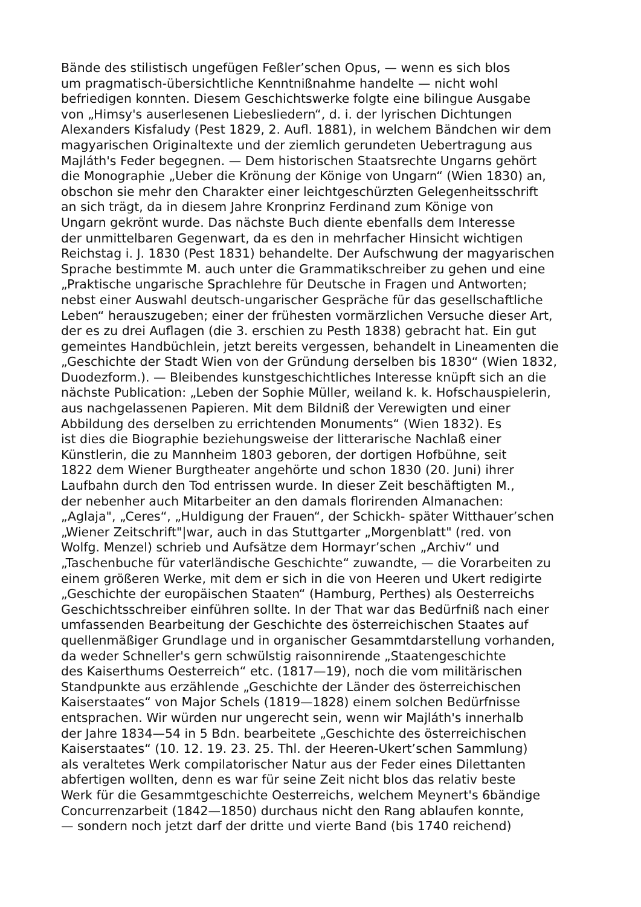Bände des stilistisch ungefügen Feßler’schen Opus, — wenn es sich blos
um pragmatisch-übersichtliche Kenntnißnahme handelte — nicht wohl
befriedigen konnten. Diesem Geschichtswerke folgte eine bilingue Ausgabe
von „Himsy's auserlesenen Liebesliedern“, d. i. der lyrischen Dichtungen
Alexanders Kisfaludy (Pest 1829, 2. Aufl. 1881), in welchem Bändchen wir dem
magyarischen Originaltexte und der ziemlich gerundeten Uebertragung aus
Majláth's Feder begegnen. — Dem historischen Staatsrechte Ungarns gehört
die Monographie „Ueber die Krönung der Könige von Ungarn“ (Wien 1830) an,
obschon sie mehr den Charakter einer leichtgeschürzten Gelegenheitsschrift
an sich trägt, da in diesem Jahre Kronprinz Ferdinand zum Könige von
Ungarn gekrönt wurde. Das nächste Buch diente ebenfalls dem Interesse
der unmittelbaren Gegenwart, da es den in mehrfacher Hinsicht wichtigen
Reichstag i. J. 1830 (Pest 1831) behandelte. Der Aufschwung der magyarischen
Sprache bestimmte M. auch unter die Grammatikschreiber zu gehen und eine
„Praktische ungarische Sprachlehre für Deutsche in Fragen und Antworten;
nebst einer Auswahl deutsch-ungarischer Gespräche für das gesellschaftliche
Leben“ herauszugeben; einer der frühesten vormärzlichen Versuche dieser Art,
der es zu drei Auflagen (die 3. erschien zu Pesth 1838) gebracht hat. Ein gut
gemeintes Handbüchlein, jetzt bereits vergessen, behandelt in Lineamenten die
„Geschichte der Stadt Wien von der Gründung derselben bis 1830“ (Wien 1832,
Duodezform.). — Bleibendes kunstgeschichtliches Interesse knüpft sich an die
nächste Publication: „Leben der Sophie Müller, weiland k. k. Hofschauspielerin,
aus nachgelassenen Papieren. Mit dem Bildniß der Verewigten und einer
Abbildung des derselben zu errichtenden Monuments“ (Wien 1832). Es
ist dies die Biographie beziehungsweise der litterarische Nachlaß einer
Künstlerin, die zu Mannheim 1803 geboren, der dortigen Hofbühne, seit
1822 dem Wiener Burgtheater angehörte und schon 1830 (20. Juni) ihrer
Laufbahn durch den Tod entrissen wurde. In dieser Zeit beschäftigten M.,
der nebenher auch Mitarbeiter an den damals florirenden Almanachen:
„Aglaja", „Ceres“, „Huldigung der Frauen“, der Schickh- später Witthauer’schen
„Wiener Zeitschrift"|war, auch in das Stuttgarter „Morgenblatt" (red. von
Wolfg. Menzel) schrieb und Aufsätze dem Hormayr’schen „Archiv“ und
„Taschenbuche für vaterländische Geschichte“ zuwandte, — die Vorarbeiten zu
einem größeren Werke, mit dem er sich in die von Heeren und Ukert redigirte
„Geschichte der europäischen Staaten“ (Hamburg, Perthes) als Oesterreichs
Geschichtsschreiber einführen sollte. In der That war das Bedürfniß nach einer
umfassenden Bearbeitung der Geschichte des österreichischen Staates auf
quellenmäßiger Grundlage und in organischer Gesammtdarstellung vorhanden,
da weder Schneller's gern schwülstig raisonnirende „Staatengeschichte
des Kaiserthums Oesterreich“ etc. (1817—19), noch die vom militärischen
Standpunkte aus erzählende „Geschichte der Länder des österreichischen
Kaiserstaates“ von Major Schels (1819—1828) einem solchen Bedürfnisse
entsprachen. Wir würden nur ungerecht sein, wenn wir Majláth's innerhalb
der Jahre 1834—54 in 5 Bdn. bearbeitete „Geschichte des österreichischen
Kaiserstaates“ (10. 12. 19. 23. 25. Thl. der Heeren-Ukert’schen Sammlung)
als veraltetes Werk compilatorischer Natur aus der Feder eines Dilettanten
abfertigen wollten, denn es war für seine Zeit nicht blos das relativ beste
Werk für die Gesammtgeschichte Oesterreichs, welchem Meynert's 6bändige
Concurrenzarbeit (1842—1850) durchaus nicht den Rang ablaufen konnte,
— sondern noch jetzt darf der dritte und vierte Band (bis 1740 reichend)